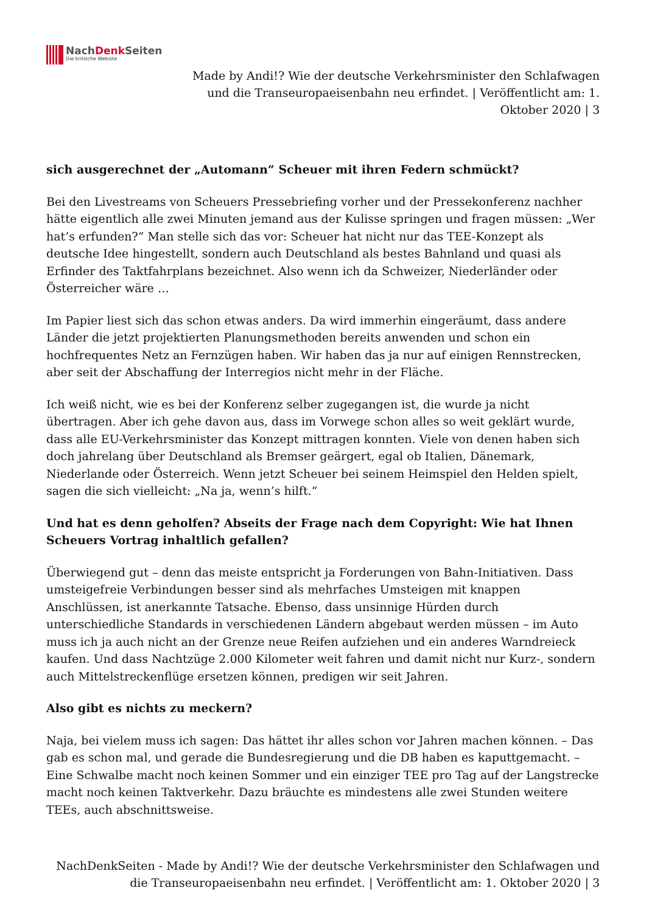NachDenk Seiten
Die kritische Website
Made by Andi!? Wie der deutsche Verkehrsminister den Schlafwagen und die Transeuropaeisenbahn neu erfindet. | Veröffentlicht am: 1. Oktober 2020 | 3
sich ausgerechnet der „Automann“ Scheuer mit ihren Federn schmückt?
Bei den Livestreams von Scheuers Pressebriefing vorher und der Pressekonferenz nachher hätte eigentlich alle zwei Minuten jemand aus der Kulisse springen und fragen müssen: „Wer hat’s erfunden?“ Man stelle sich das vor: Scheuer hat nicht nur das TEE-Konzept als deutsche Idee hingestellt, sondern auch Deutschland als bestes Bahnland und quasi als Erfinder des Taktfahrplans bezeichnet. Also wenn ich da Schweizer, Niederländer oder Österreicher wäre …
Im Papier liest sich das schon etwas anders. Da wird immerhin eingeräumt, dass andere Länder die jetzt projektierten Planungsmethoden bereits anwenden und schon ein hochfrequentes Netz an Fernzügen haben. Wir haben das ja nur auf einigen Rennstrecken, aber seit der Abschaffung der Interregios nicht mehr in der Fläche.
Ich weiß nicht, wie es bei der Konferenz selber zugegangen ist, die wurde ja nicht übertragen. Aber ich gehe davon aus, dass im Vorwege schon alles so weit geklärt wurde, dass alle EU-Verkehrsminister das Konzept mittragen konnten. Viele von denen haben sich doch jahrelang über Deutschland als Bremser geärgert, egal ob Italien, Dänemark, Niederlande oder Österreich. Wenn jetzt Scheuer bei seinem Heimspiel den Helden spielt, sagen die sich vielleicht: „Na ja, wenn’s hilft.“
Und hat es denn geholfen? Abseits der Frage nach dem Copyright: Wie hat Ihnen Scheuers Vortrag inhaltlich gefallen?
Überwiegend gut – denn das meiste entspricht ja Forderungen von Bahn-Initiativen. Dass umsteigefreie Verbindungen besser sind als mehrfaches Umsteigen mit knappen Anschlüssen, ist anerkannte Tatsache. Ebenso, dass unsinnige Hürden durch unterschiedliche Standards in verschiedenen Ländern abgebaut werden müssen – im Auto muss ich ja auch nicht an der Grenze neue Reifen aufziehen und ein anderes Warndreieck kaufen. Und dass Nachtzüge 2.000 Kilometer weit fahren und damit nicht nur Kurz-, sondern auch Mittelstreckenflüge ersetzen können, predigen wir seit Jahren.
Also gibt es nichts zu meckern?
Naja, bei vielem muss ich sagen: Das hättet ihr alles schon vor Jahren machen können. – Das gab es schon mal, und gerade die Bundesregierung und die DB haben es kaputtgemacht. – Eine Schwalbe macht noch keinen Sommer und ein einziger TEE pro Tag auf der Langstrecke macht noch keinen Taktverkehr. Dazu bräuchte es mindestens alle zwei Stunden weitere TEEs, auch abschnittsweise.
NachDenkSeiten - Made by Andi!? Wie der deutsche Verkehrsminister den Schlafwagen und die Transeuropaeisenbahn neu erfindet. | Veröffentlicht am: 1. Oktober 2020 | 3